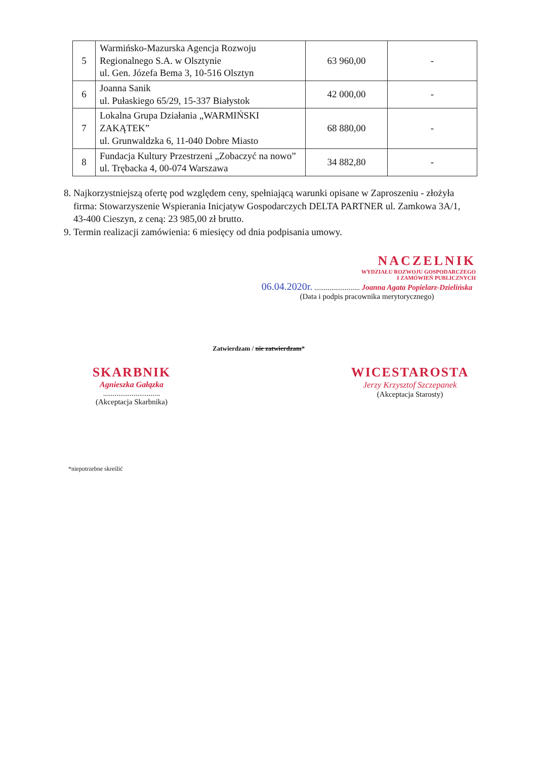| 5 | Warmińsko-Mazurska Agencja Rozwoju Regionalnego S.A. w Olsztynie ul. Gen. Józefa Bema 3, 10-516 Olsztyn | 63 960,00 | - |
| 6 | Joanna Sanik ul. Pułaskiego 65/29, 15-337 Białystok | 42 000,00 | - |
| 7 | Lokalna Grupa Działania „WARMIŃSKI ZAKĄTEK” ul. Grunwaldzka 6, 11-040 Dobre Miasto | 68 880,00 | - |
| 8 | Fundacja Kultury Przestrzeni „Zobaczyć na nowo” ul. Trębacka 4, 00-074 Warszawa | 34 882,80 | - |
8. Najkorzystniejszą ofertę pod względem ceny, spełniającą warunki opisane w Zaproszeniu - złożyła firma: Stowarzyszenie Wspierania Inicjatyw Gospodarczych DELTA PARTNER ul. Zamkowa 3A/1, 43-400 Cieszyn, z ceną: 23 985,00 zł brutto.
9. Termin realizacji zamówienia: 6 miesięcy od dnia podpisania umowy.
NACZELNIK
WYDZIAŁU ROZWOJU GOSPODARCZEGO
I ZAMÓWIEŃ PUBLICZNYCH
06.04.2020r. ........................ Joanna Agata Popielarz-Dzielińska
(Data i podpis pracownika merytorycznego)
Zatwierdzam / nie zatwierdzam*
SKARBNIK
Agnieszka Gałązka
..............................
(Akceptacja Skarbnika)
WICESTAROSTA
Jerzy Krzysztof Szczepanek
(Akceptacja Starosty)
*niepotrzebne skreślić